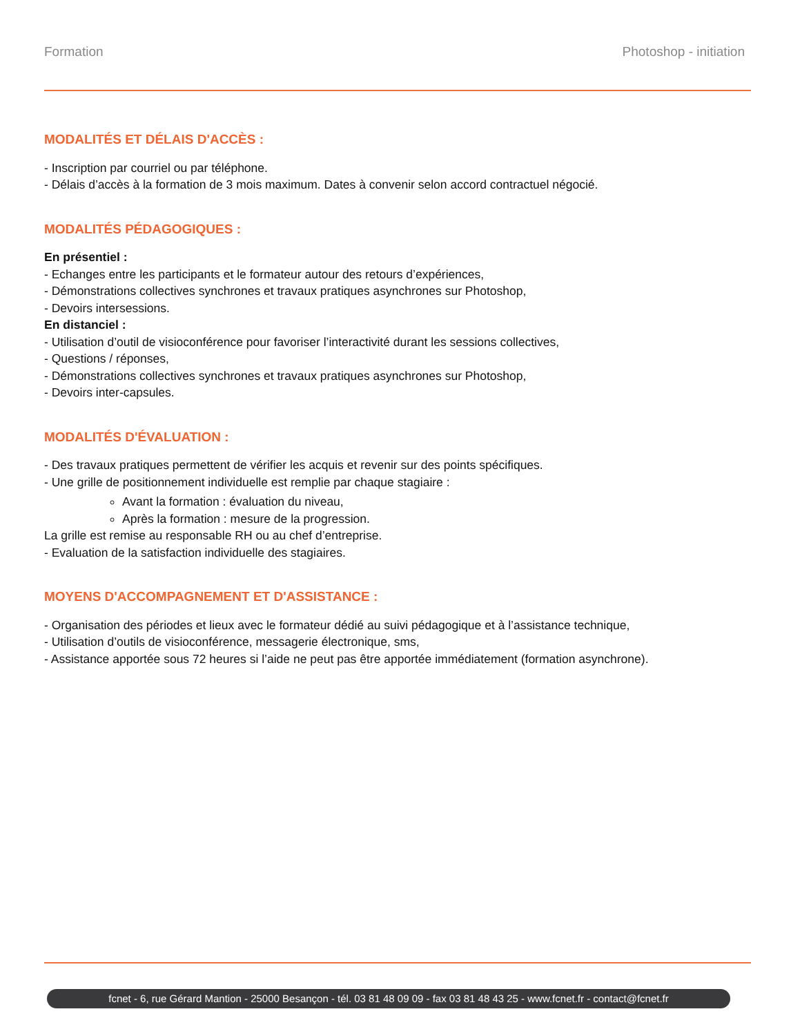Formation Photoshop - initiation
MODALITÉS ET DÉLAIS D'ACCÈS :
- Inscription par courriel ou par téléphone.
- Délais d’accès à la formation de 3 mois maximum. Dates à convenir selon accord contractuel négocié.
MODALITÉS PÉDAGOGIQUES :
En présentiel :
- Echanges entre les participants et le formateur autour des retours d’expériences,
- Démonstrations collectives synchrones et travaux pratiques asynchrones sur Photoshop,
- Devoirs intersessions.
En distanciel :
- Utilisation d’outil de visioconférence pour favoriser l’interactivité durant les sessions collectives,
- Questions / réponses,
- Démonstrations collectives synchrones et travaux pratiques asynchrones sur Photoshop,
- Devoirs inter-capsules.
MODALITÉS D'ÉVALUATION :
- Des travaux pratiques permettent de vérifier les acquis et revenir sur des points spécifiques.
- Une grille de positionnement individuelle est remplie par chaque stagiaire :
Avant la formation : évaluation du niveau,
Après la formation : mesure de la progression.
La grille est remise au responsable RH ou au chef d’entreprise.
- Evaluation de la satisfaction individuelle des stagiaires.
MOYENS D'ACCOMPAGNEMENT ET D'ASSISTANCE :
- Organisation des périodes et lieux avec le formateur dédié au suivi pédagogique et à l’assistance technique,
- Utilisation d’outils de visioconférence, messagerie électronique, sms,
- Assistance apportée sous 72 heures si l’aide ne peut pas être apportée immédiatement (formation asynchrone).
fcnet - 6, rue Gérard Mantion - 25000 Besançon - tél. 03 81 48 09 09 - fax 03 81 48 43 25 - www.fcnet.fr - contact@fcnet.fr